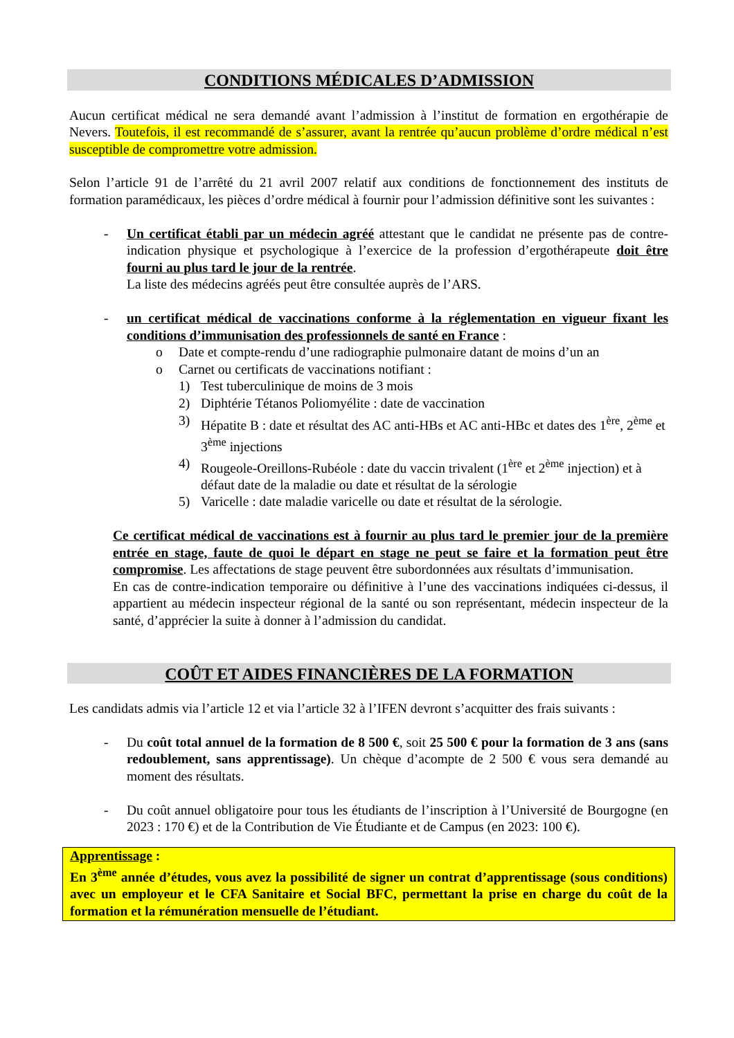CONDITIONS MÉDICALES D’ADMISSION
Aucun certificat médical ne sera demandé avant l’admission à l’institut de formation en ergothérapie de Nevers. Toutefois, il est recommandé de s’assurer, avant la rentrée qu’aucun problème d’ordre médical n’est susceptible de compromettre votre admission.
Selon l’article 91 de l’arrêté du 21 avril 2007 relatif aux conditions de fonctionnement des instituts de formation paramédicaux, les pièces d’ordre médical à fournir pour l’admission définitive sont les suivantes :
- Un certificat établi par un médecin agréé attestant que le candidat ne présente pas de contre-indication physique et psychologique à l’exercice de la profession d’ergothérapeute doit être fourni au plus tard le jour de la rentrée.
La liste des médecins agréés peut être consultée auprès de l’ARS.
- un certificat médical de vaccinations conforme à la réglementation en vigueur fixant les conditions d’immunisation des professionnels de santé en France :
o Date et compte-rendu d’une radiographie pulmonaire datant de moins d’un an
o Carnet ou certificats de vaccinations notifiant :
1) Test tuberculinique de moins de 3 mois
2) Diphtérie Tétanos Poliomyélite : date de vaccination
3) Hépatite B : date et résultat des AC anti-HBs et AC anti-HBc et dates des 1<sup>ère</sup>, 2<sup>ème</sup> et 3<sup>ème</sup> injections
4) Rougeole-Oreillons-Rubéole : date du vaccin trivalent (1<sup>ère</sup> et 2<sup>ème</sup> injection) et à défaut date de la maladie ou date et résultat de la sérologie
5) Varicelle : date maladie varicelle ou date et résultat de la sérologie.
Ce certificat médical de vaccinations est à fournir au plus tard le premier jour de la première entrée en stage, faute de quoi le départ en stage ne peut se faire et la formation peut être compromise. Les affectations de stage peuvent être subordonnées aux résultats d’immunisation.
En cas de contre-indication temporaire ou définitive à l’une des vaccinations indiquées ci-dessus, il appartient au médecin inspecteur régional de la santé ou son représentant, médecin inspecteur de la santé, d’apprécier la suite à donner à l’admission du candidat.
COÛT ET AIDES FINANCIÈRES DE LA FORMATION
Les candidats admis via l’article 12 et via l’article 32 à l’IFEN devront s’acquitter des frais suivants :
- Du coût total annuel de la formation de 8 500 €, soit 25 500 € pour la formation de 3 ans (sans redoublement, sans apprentissage). Un chèque d’acompte de 2 500 € vous sera demandé au moment des résultats.
- Du coût annuel obligatoire pour tous les étudiants de l’inscription à l’Université de Bourgogne (en 2023 : 170 €) et de la Contribution de Vie Étudiante et de Campus (en 2023: 100 €).
Apprentissage :
En 3<sup>ème</sup> année d’études, vous avez la possibilité de signer un contrat d’apprentissage (sous conditions) avec un employeur et le CFA Sanitaire et Social BFC, permettant la prise en charge du coût de la formation et la rémunération mensuelle de l’étudiant.